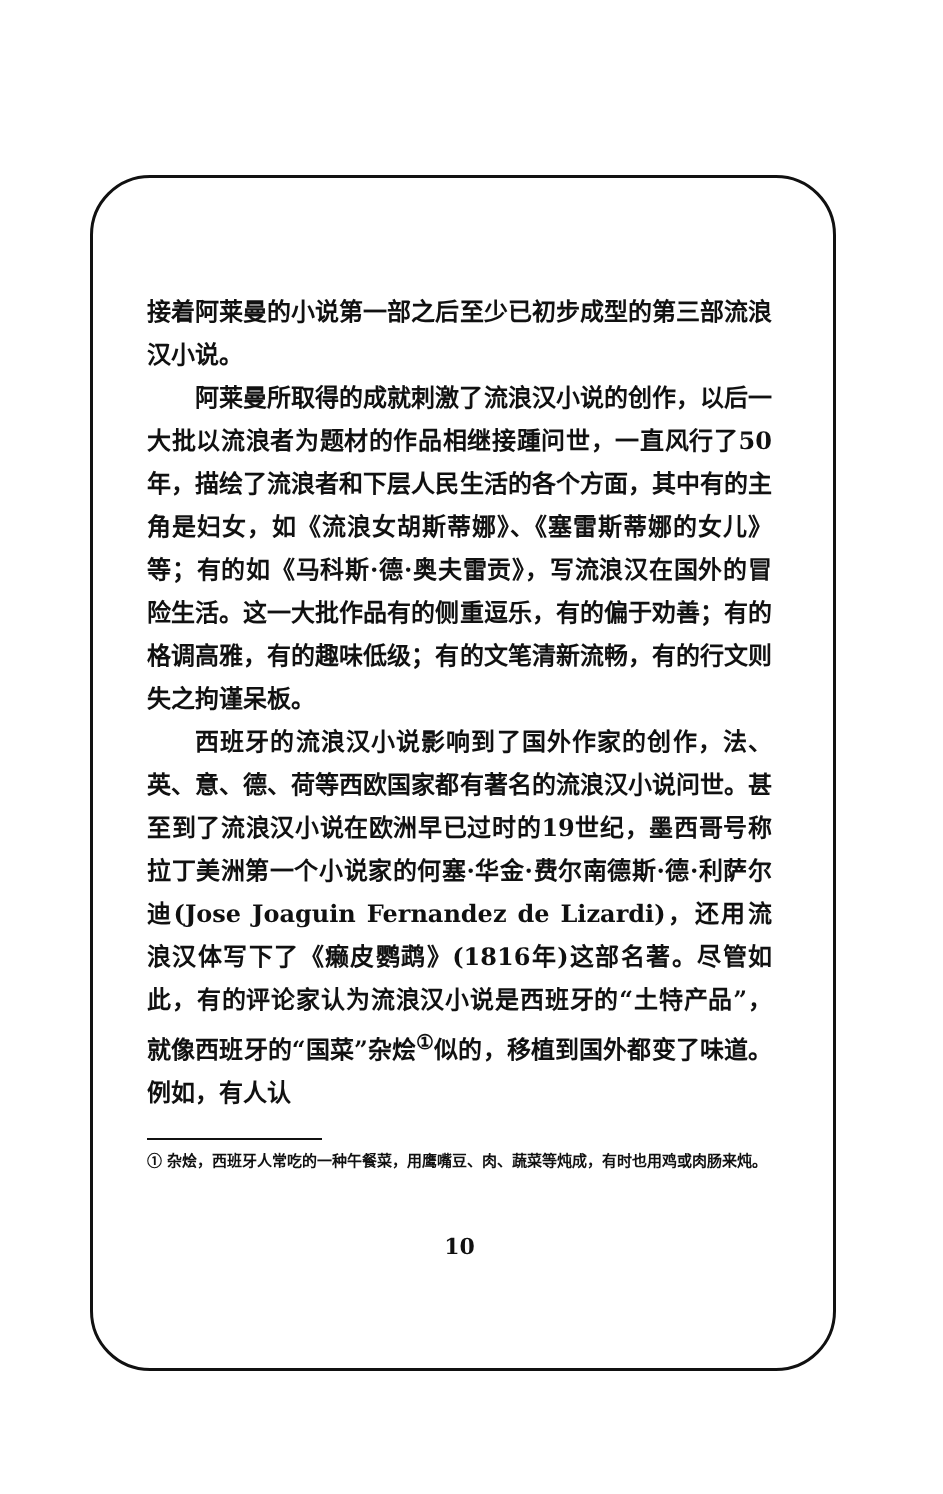接着阿莱曼的小说第一部之后至少已初步成型的第三部流浪汉小说。
阿莱曼所取得的成就刺激了流浪汉小说的创作，以后一大批以流浪者为题材的作品相继接踵问世，一直风行了50年，描绘了流浪者和下层人民生活的各个方面，其中有的主角是妇女，如《流浪女胡斯蒂娜》、《塞雷斯蒂娜的女儿》等；有的如《马科斯·德·奥夫雷贡》，写流浪汉在国外的冒险生活。这一大批作品有的侧重逗乐，有的偏于劝善；有的格调高雅，有的趣味低级；有的文笔清新流畅，有的行文则失之拘谨呆板。
西班牙的流浪汉小说影响到了国外作家的创作，法、英、意、德、荷等西欧国家都有著名的流浪汉小说问世。甚至到了流浪汉小说在欧洲早已过时的19世纪，墨西哥号称拉丁美洲第一个小说家的何塞·华金·费尔南德斯·德·利萨尔迪(Jose Joaguin Fernandez de Lizardi)，还用流浪汉体写下了《癞皮鹦鹉》(1816年)这部名著。尽管如此，有的评论家认为流浪汉小说是西班牙的“土特产品”，就像西班牙的“国菜”杂烩<sup>①</sup>似的，移植到国外都变了味道。例如，有人认
① 杂烩，西班牙人常吃的一种午餐菜，用鹰嘴豆、肉、蔬菜等炖成，有时也用鸡或肉肠来炖。
10